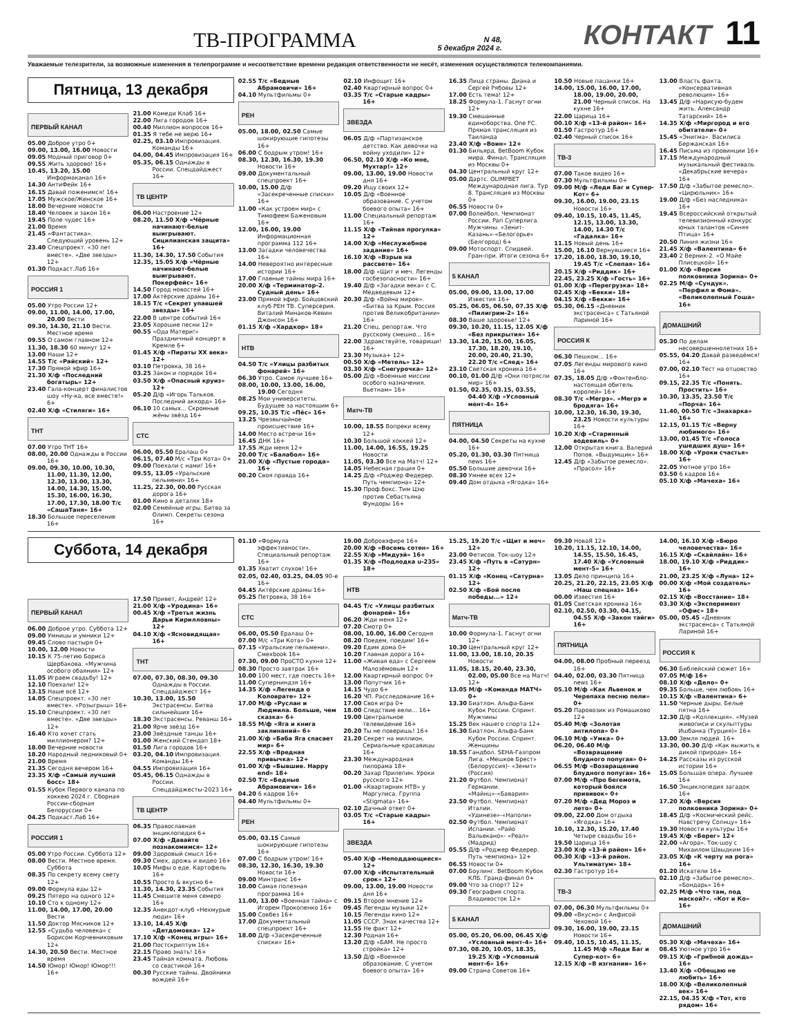ТВ-ПРОГРАММА
N 48,
5 декабря 2024 г.
КОНТАКТ 11
Уважаемые телезрители, за возможные изменения в телепрограмме и несоответствие времени редакция ответственности не несёт, изменения осуществляются телекомпаниями.
Пятница, 13 декабря
ПЕРВЫЙ КАНАЛ
05.00 Доброе утро 0+
09.00, 13.00, 16.00 Новости
09.05 Модный приговор 0+
09.55 Жить здорово! 16+
10.45, 13.20, 15.00 Информаканал 16+
14.30 АнтиФейк 16+
16.15 Давай поженимся! 16+
17.05 Мужское/Женское 16+
18.00 Вечерние новости
18.40 Человек и закон 16+
19.45 Поле чудес 16+
21.00 Время
21.45 «Фантастика». Следующий уровень 12+
23.40 Спецпроект. «30 лет вместе». «Две звезды» 12+
01.30 Подкаст.Лаб 16+
РОССИЯ 1
05.00 Утро России 12+
09.00, 11.00, 14.00, 17.00, 20.00 Вести
09.30, 14.30, 21.10 Вести. Местное время
09.55 О самом главном 12+
11.30, 18.30 60 минут 12+
13.00 Наши 12+
14.55 Т/с «Райский» 12+
17.30 Прямой эфир 16+
21.30 Х/ф «Последний богатырь» 12+
23.40 Гала-концерт финалистов шоу «Ну-ка, все вместе!» 6+
02.40 Х/ф «Стиляги» 16+
ТНТ
07.00 Утро ТНТ 16+
08.00, 20.00 Однажды в России 16+
09.00, 09.30, 10.00, 10.30, 11.00, 11.30, 12.00, 12.30, 13.00, 13.30, 14.00, 14.30, 15.00, 15.30, 16.00, 16.30, 17.00, 17.30, 18.00 Т/с «СашаТаня» 16+
18.30 Большое переселение 16+
21.00 Комеди Клаб 16+
22.00 Лига городов 16+
00.40 Миллион вопросов 16+
01.35 Я тебе не верю 16+
02.25, 03.10 Импровизация. Команды 16+
04.00, 04.45 Импровизация 16+
05.35, 06.15 Однажды в России. Спецдайджест 16+
ТВ ЦЕНТР
06.00 Настроение 12+
08.20, 11.50 Х/ф «Чёрные начинают-белые выигрывают. Сицилианская защита» 16+
11.30, 14.30, 17.50 События
12.35, 15.05 Х/ф «Чёрные начинают-белые выигрывают. Покерфейс» 16+
14.50 Город новостей 16+
17.00 Актёрские драмы 16+
18.15 Т/с «Секрет упавшей звезды» 16+
22.00 В центре событий 16+
23.05 Хорошие песни 12+
00.55 «Ода Матери!» Праздничный концерт в Кремле 6+
01.45 Х/ф «Пираты XX века» 12+
03.10 Петровка, 38 16+
03.25 Закон и порядок 16+
03.50 Х/ф «Опасный круиз» 12+
05.20 Д/ф «Игорь Тальков. Последний аккорд» 16+
06.10 10 самых... Скромные жёны звёзд 16+
СТС
06.00, 05.50 Ералаш 0+
06.15, 07.40 М/с «Три Кота» 0+
09.00 Поехали с нами! 16+
09.55, 13.05 «Уральские пельмени» 16+
11.25, 22.30, 00.00 Русская дорога 16+
01.00 Кино в деталях 18+
02.00 Семейные игры. Битва за Олимп. Секреты сезона 16+
02.55 Т/с «Бедные Абрамовичи» 16+
04.10 Мультфильмы 0+
РЕН
05.00, 18.00, 02.50 Самые шокирующие гипотезы 16+
06.00 С бодрым утром! 16+
08.30, 12.30, 16.30, 19.30 Новости 16+
09.00 Документальный спецпроект 16+
10.00, 15.00 Д/ф «Засекреченные списки» 16+
11.00 «Как устроен мир» с Тимофеем Баженовым 16+
12.00, 16.00, 19.00 Информационная программа 112 16+
13.00 Загадки человечества 16+
14.00 Невероятно интересные истории 16+
17.00 Главные тайны мира 16+
20.00 Х/ф «Терминатор-2. Судный день» 16+
23.00 Прямой эфир. Бойцовский клуб РЕН ТВ. Суперсерия. Виталий Минаков-Кевин Джонсон 16+
01.15 Х/ф «Хардкор» 18+
НТВ
04.50 Т/с «Улицы разбитых фонарей» 16+
06.30 Утро. Самое лучшее 16+
08.00, 10.00, 13.00, 16.00, 19.00 Сегодня
08.25 Мои университеты. Будущее за настоящим 6+
09.25, 10.35 Т/с «Пёс» 16+
13.25 Чрезвычайное происшествие 16+
14.00 Место встречи 16+
16.45 ДНК 16+
17.55 Жди меня 12+
20.00 Т/с «Балабол» 16+
21.00 Х/ф «Пустые города» 16+
00.20 Своя правда 16+
02.10 Инфощит 16+
02.40 Квартирный вопрос 0+
03.35 Т/с «Старые кадры» 16+
ЗВЕЗДА
06.05 Д/ф «Партизанское детство. Как девочки на войну уходили» 12+
06.50, 02.10 Х/ф «Ко мне, Мухтар!» 12+
09.00, 13.00, 19.00 Новости дня 16+
09.20 Ищу своих 12+
10.05 Д/ф «Военное образование. С учетом боевого опыта» 16+
11.00 Специальный репортаж 16+
11.15 Х/ф «Тайная прогулка» 12+
14.00 Х/ф «Неслужебное задание» 16+
16.10 Х/ф «Взрыв на рассвете» 16+
18.00 Д/ф «Щит и меч. Легенды госбезопасности» 16+
19.40 Д/ф «Загадки века» с С. Медведевым 12+
20.30 Д/ф «Война миров». «Битва за Крым. Россия против Великобритании» 16+
21.20 Спец. репортаж. Что русскому смешно... 16+
22.00 Здравствуйте, товарищи! 16+
23.30 Музыка+ 12+
00.50 Х/ф «Метель» 12+
03.30 Х/ф «Снегурочка» 12+
05.00 Д/ф «Военные миссии особого назначения. Вьетнам» 16+
Матч-ТВ
10.00, 18.55 Вопреки всему 12+
10.30 Большой хоккей 12+
11.00, 14.00, 16.55, 19.25 Новости
11.05, 03.30 Все на Матч! 12+
14.05 Небесная грация 0+
14.25 Д/ф «Роджер Федерер. Путь чемпиона» 12+
15.30 Проф.бокс. Тим Цзю против Себастьяна Фундоры 16+
16.35 Лица страны. Диана и Сергей Рябовы 12+
17.00 Есть тема! 12+
18.25 Формула-1. Гаснут огни 12+
19.30 Смешанные единоборства. One FC. Прямая трансляция из Таиланда
23.40 Х/ф «Воин» 12+
01.30 Бильярд. BetBoom Кубок мира. Финал. Трансляция из Москвы 0+
04.30 Центральный круг 12+
05.00 Дартс. OLIMPBET Международная лига. Тур 8. Трансляция из Москвы 0+
06.55 Новости 0+
07.00 Волейбол. Чемпионат России. Pari Суперлига. Мужчины. «Зенит-Казань»-«Белогорье» (Белгород) 6+
09.00 Мотоспорт. Спидвей. Гран-при. Итоги сезона 6+
5 КАНАЛ
05.00, 09.00, 13.00, 17.00 Известия 16+
05.25, 06.05, 06.50, 07.35 Х/ф «Пилигрим-2» 16+
08.30 Ваше здоровье! 12+
09.30, 10.20, 11.15, 12.05 Х/ф «Без прикрытия» 16+
13.30, 14.20, 15.00, 16.05, 17.30, 18.20, 19.10, 20.00, 20.40, 21.30, 22.20 Т/с «След» 16+
23.10 Светская хроника 16+
00.10, 01.00 Д/ф «Они потрясли мир» 16+
01.50, 02.35, 03.15, 03.55, 04.40 Х/ф «Условный мент-4» 16+
ПЯТНИЦА
04.00, 04.50 Секреты на кухне 16+
05.20, 01.30, 03.30 Пятница news 16+
05.50 Большие девочки 16+
08.30 Умнее всех 12+
09.40 Дом отдыха «Ягодка» 16+
10.50 Новые пацанки 16+
14.00, 15.00, 16.00, 17.00, 18.00, 19.00, 20.00, 21.00 Черный список. На кухне 16+
22.00 Царица 16+
00.10 Х/ф «13-й район» 16+
01.50 Гастротур 16+
02.40 Черный список 16+
ТВ-3
07.00 Такое видео 16+
07.30 Мультфильмы 0+
09.00 М/ф «Леди Баг и Супер-Кот» 6+
09.30, 16.00, 19.00, 23.15 Новости 16+
09.40, 10.15, 10.45, 11.45, 12.15, 13.00, 13.30, 14.00, 14.30 Т/с «Гадалка» 16+
11.15 Новый день 16+
15.00, 16.10 Вернувшиеся 16+
17.20, 18.00, 18.30, 19.10, 19.45 Т/с «Слепая» 16+
20.15 Х/ф «Риддик» 16+
22.45, 23.25 Х/ф «Гость» 16+
01.00 Х/ф «Перегрузка» 18+
02.45 Х/ф «Бекки» 18+
04.15 Х/ф «Бекки» 16+
05.30, 06.15 «Дневник экстрасенса» с Татьяной Лариной 16+
РОССИЯ К
06.30 Пешком... 16+
07.05 Легенды мирового кино 16+
07.35, 18.05 Д/ф «Фонтенбло-настоящая обитель королей» 16+
08.30 Т/с «Мегрэ». «Мегрэ и бродяга» 16+
10.00, 12.30, 16.30, 19.30, 23.25 Новости культуры 16+
10.20 Х/ф «Старинный водевиль» 0+
12.00 Открытая книга. Валерий Попов. «Выдумщик» 16+
12.45 Д/ф «Забытое ремесло». «Прасол» 16+
13.00 Власть факта. «Консервативная революция» 16+
13.45 Д/ф «Нарисую-будем жить. Александр Татарский» 16+
14.35 Х/ф «Миргород и его обитатели» 0+
15.45 «Энигма». Василиса Бержанская 16+
16.45 Письма из провинции 16+
17.15 Международный музыкальный фестиваль «Декабрьские вечера» 16+
17.50 Д/ф «Забытое ремесло». «Цирюльник» 16+
19.00 Д/ф «Без наследника» 16+
19.45 Всероссийский открытый телевизионный конкурс юных талантов «Синяя Птица» 16+
20.50 Линия жизни 16+
21.45 Х/ф «Валентина» 6+
23.40 2 Верник-2. «О Майе Плисецкой» 16+
01.00 Х/ф «Версия полковника Зорина» 0+
02.25 М/ф «Сундук». «Перфил и Фома». «Великолепный Гоша» 16+
ДОМАШНИЙ
05.30 По делам несовершеннолетних 16+
05.55, 04.20 Давай разведёмся! 16+
07.00, 02.10 Тест на отцовство 16+
09.15, 22.35 Т/с «Понять. Простить» 16+
10.30, 13.35, 23.50 Т/с «Порча» 16+
11.40, 00.50 Т/с «Знахарка» 16+
12.15, 01.15 Т/с «Верну любимого» 16+
13.00, 01.45 Т/с «Голоса ушедших душ» 16+
18.00 Х/ф «Уроки счастья» 16+
22.05 Уютное утро 16+
03.50 6 кадров 16+
05.10 Х/ф «Мачеха» 16+
Суббота, 14 декабря
ПЕРВЫЙ КАНАЛ
06.00 Доброе утро. Суббота 12+
09.00 Умницы и умники 12+
09.45 Слово пастыря 0+
10.00, 12.00 Новости
10.15 К 75-летию Бориса Щербакова. «Мужчина особого обаяния» 12+
11.05 Играем свадьбу! 12+
12.10 Поехали! 12+
13.15 Наше всё 12+
14.05 Спецпроект. «30 лет вместе». «Розыгрыш» 16+
15.10 Спецпроект. «30 лет вместе». «Две звезды» 12+
16.40 Кто хочет стать миллионером? 12+
18.00 Вечерние новости
18.20 Народный ледниковый 0+
21.00 Время
21.35 Сегодня вечером 16+
23.35 Х/ф «Самый лучший босс» 18+
01.55 Кубок Первого канала по хоккею 2024 г. Сборная России-сборная Белоруссии 0+
04.25 Подкаст.Лаб 16+
РОССИЯ 1
05.00 Утро России. Суббота 12+
08.00 Вести. Местное время. Суббота
08.35 По секрету всему свету 12+
09.00 Формула еды 12+
09.25 Пятеро на одного 12+
10.10 Сто к одному 12+
11.00, 14.00, 17.00, 20.00 Вести
11.50 Доктор Мясников 12+
12.55 «Судьба человека» с Борисом Корчевниковым 12+
14.30, 20.50 Вести. Местное время
14.50 Юмор! Юмор! Юмор!!! 16+
17.50 Привет, Андрей! 12+
21.00 Х/ф «Уродина» 16+
00.45 Х/ф «Третья жизнь Дарьи Кирилловны» 12+
04.10 Х/ф «Ясновидящая» 16+
ТНТ
07.00, 07.30, 08.30, 09.30 Однажды в России. Спецдайджест 16+
10.30, 13.00, 15.50 Экстрасенсы. Битва сильнейших 16+
18.30 Экстрасенсы. Реванш 16+
21.00 Ярче звёзд 16+
23.00 Звёздные танцы 16+
01.00 Женский Стендап 18+
01.50 Лига городов 16+
03.20, 04.10 Импровизация. Команды 16+
04.55 Импровизация 16+
05.45, 06.15 Однажды в России. Спецдайджесты-2023 16+
ТВ ЦЕНТР
06.35 Православная энциклопедия 6+
07.00 Х/ф «Давайте познакомимся» 12+
09.00 Здоровый смысл 16+
09.30 Смех, дрожь и видео 16+
10.05 Мифы о еде. Картофель 16+
10.55 Просто & вкусно 6+
11.30, 14.30, 23.35 События
11.45 Смешите меня семеро 16+
12.35 Анекдот-клуб «Нехмурые люди» 16+
13.10, 14.45 Х/ф «Детдомовка» 12+
17.10 Х/ф «Конец игры» 16+
21.00 Постскриптум 16+
22.15 Право знать! 16+
23.45 Тайная комната. Любовь со свастикой 16+
00.30 Русские тайны. Двойники вождей 16+
01.10 «Формула эффективности». Специальный репортаж 16+
01.35 Хватит слухов! 16+
02.05, 02.40, 03.25, 04.05 90-е 16+
04.45 Актёрские драмы 16+
05.25 Петровка, 38 16+
СТС
06.00, 05.50 Ералаш 0+
07.00 М/с «Три Кота» 0+
07.15 «Уральские пельмени». Смехbook 16+
07.30, 09.00 ПроСТО кухня 12+
08.30 Просто завтрак 16+
10.00 100 мест, где поесть 16+
11.00 Суперниндзя 16+
14.35 Х/ф «Легенда о Коловрате» 12+
17.00 М/ф «Руслан и Людмила. Больше, чем сказка» 6+
18.55 М/ф «Яга и книга заклинаний» 6+
21.00 Х/ф «Баба Яга спасает мир» 6+
22.55 Х/ф «Вредная привычка» 12+
01.00 Х/ф «Бывшие. Happy end» 18+
02.50 Т/с «Бедные Абрамовичи» 16+
04.20 6 кадров 16+
04.40 Мультфильмы 0+
РЕН
05.00, 03.15 Самые шокирующие гипотезы 16+
07.00 С бодрым утром! 16+
08.30, 12.30, 16.30, 19.30 Новости 16+
09.00 Минтранс 16+
10.00 Самая полезная программа 16+
11.00, 13.00 «Военная тайна» с Игорем Прокопенко 16+
15.00 Совбез 16+
17.00 Документальный спецпроект 16+
18.00 Д/ф «Засекреченные списки» 16+
19.00 Добровэфире 16+
20.00 Х/ф «Восемь сотен» 16+
22.55 Х/ф «Мидуэй» 16+
01.35 Х/ф «Подлодка u-235» 18+
НТВ
04.45 Т/с «Улицы разбитых фонарей» 16+
06.20 Жди меня 12+
07.20 Смотр 0+
08.00, 10.00, 16.00 Сегодня
08.20 Поедем, поедим! 16+
09.20 Едим дома 0+
10.20 Главная дорога 16+
11.00 «Живая еда» с Сергеем Малозёмовым 12+
12.00 Квартирный вопрос 0+
13.00 Попутчик 16+
14.15 Чудо 6+
16.20 ЧП. Расследование 16+
17.00 Своя игра 0+
18.00 Следствие вели... 16+
19.00 Центральное телевидение 16+
20.20 Ты не поверишь! 16+
21.20 Секрет на миллион. Сериальные красавицы 16+
23.30 Международная пилорама 18+
00.20 Захар Прилепин. Уроки русского 12+
01.00 «Квартирник НТВ» у Маргулиса. Группа «Stigmata» 16+
02.10 Дачный ответ 0+
03.05 Т/с «Старые кадры» 16+
ЗВЕЗДА
05.40 Х/ф «Неподдающиеся» 12+
07.00 Х/ф «Испытательный срок» 12+
09.00, 13.00, 19.00 Новости дня 16+
09.15 Второе мнение 12+
09.45 Легенды музыки 12+
10.15 Легенды кино 12+
11.05 СССР. Знак качества 12+
11.55 Не факт 12+
12.30 Родная 16+
13.20 Д/ф «БАМ. Не просто стройка» 12+
13.50 Д/ф «Военное образование. С учетом боевого опыта» 16+
15.25, 19.20 Т/с «Щит и меч» 12+
23.00 Фетисов. Ток-шоу 12+
23.45 Х/ф «Путь в «Сатурн» 12+
01.15 Х/ф «Конец «Сатурна» 12+
02.50 Х/ф «Бой после победы...» 12+
Матч-ТВ
10.00 Формула-1. Гаснут огни 12+
10.30 Центральный круг 12+
11.00, 13.00, 18.10, 20.35 Новости
11.05, 18.15, 20.40, 23.30, 02.00, 05.00 Все на Матч! 12+
13.05 М/ф «Команда МАТЧ» 0+
13.30 Биатлон. Альфа-Банк Кубок России. Спринт. Мужчины
15.25 Век нашего спорта 12+
16.30 Биатлон. Альфа-Банк Кубок России. Спринт. Женщины
18.55 Гандбол. SEHA-Газпром Лига. «Мешков Брест» (Белоруссия)- «Зенит» (Россия)
21.20 Футбол. Чемпионат Германии. «Майнц»-«Бавария»
23.50 Футбол. Чемпионат Италии. «Удинезе»-«Наполи»
02.50 Футбол. Чемпионат Испании. «Райо Вальекано»- «Реал» (Мадрид)
05.55 Д/ф «Роджер Федерер. Путь чемпиона» 12+
06.55 Новости 0+
07.00 Боулинг. BetBoom Кубок КЛБ. Гранд-финал 0+
09.00 Что за спорт? 12+
09.30 География спорта. Владивосток 12+
5 КАНАЛ
05.00, 05.20, 06.00, 06.45 Х/ф «Условный мент-4» 16+
07.30, 08.20, 10.05, 18.35, 19.25 Х/ф «Условный мент-6» 16+
09.00 Страна Советов 16+
09.30 НоваЯ 12+
10.20, 11.15, 12.10, 14.00, 14.55, 15.50, 16.45, 17.40 Х/ф «Условный мент-5» 16+
13.05 Дело принципа 16+
20.25, 21.20, 22.15, 23.05 Х/ф «Наш спецназ» 16+
00.00 Известия 16+
01.05 Светская хроника 16+
02.10, 02.50, 03.30, 04.15, 04.55 Х/ф «Закон тайги» 16+
ПЯТНИЦА
04.00, 08.00 Пробный переезд 16+
04.40, 02.00, 03.30 Пятница news 16+
05.10 М/ф «Как Львенок и Черепаха песню пели» 0+
05.20 Паровозик из Ромашково 12+
05.40 М/ф «Золотая антилопа» 0+
06.10 М/ф «Умка» 0+
06.20, 06.40 М/ф «Возвращение блудного попугая» 0+
06.55 М/ф «Возвращение блудного попугая» 16+
07.00 М/ф «Про бегемота, который боялся прививок» 0+
07.20 М/ф «Дед Мороз и лето» 0+
09.00, 22.00 Дом отдыха «Ягодка» 16+
10.10, 12.30, 15.20, 17.40 Четыре свадьбы 16+
19.50 Царица 16+
23.00 Х/ф «13-й район» 16+
00.30 Х/ф «13-й район. Ультиматум» 18+
02.30 Гастротур 16+
ТВ-3
07.00, 06.30 Мультфильмы 0+
09.00 «Вкусно» с Анфисой Чеховой 16+
09.30, 16.00, 19.00, 23.15 Новости 16+
09.40, 10.15, 10.45, 11.15, 11.45 М/ф «Леди Баг и Супер-кот» 6+
12.15 Х/ф «В изгнании» 16+
14.00, 16.10 Х/ф «Бюро человечества» 16+
16.15 Х/ф «Скайлайн» 16+
18.00, 19.10 Х/ф «Риддик» 16+
21.00, 23.25 Х/ф «Луна» 12+
00.00 Х/ф «Мой создатель» 16+
02.15 Х/ф «Восстание» 18+
03.30 Х/ф «Эксперимент «Офис» 18+
05.00, 05.45 «Дневник экстрасенса» с Татьяной Лариной 16+
РОССИЯ К
06.30 Библейский сюжет 16+
07.05 М/ф 16+
08.10 Х/ф «Дело» 0+
09.35 Больше, чем любовь 16+
10.15 Х/ф «Валентина» 6+
11.50 Черные дыры. Белые пятна 16+
12.30 Д/ф «Коллекция». «Музей живописи и скульптуры Ишбанка (Турция)» 16+
13.00 Земля людей. 16+
13.30, 00.30 Д/ф «Как выжить в дикой природе» 16+
14.25 Рассказы из русской истории 16+
15.05 Большая опера. Лучшее 16+
16.50 Энциклопедия загадок 16+
17.20 Х/ф «Версия полковника Зорина» 0+
18.45 Д/ф «Космический рейс. Навстречу Солнцу» 16+
19.30 Новости культуры 16+
19.45 Х/ф «Берег» 12+
22.00 «Агора». Ток-шоу с Михаилом Швыдким 16+
23.05 Х/ф «К черту на рога» 16+
01.20 Искатели 16+
02.10 Д/ф «Забытое ремесло». «Бондарь» 16+
02.25 М/ф «Что там, под маской?». «Кот и Ко» 16+
ДОМАШНИЙ
05.30 Х/ф «Мачеха» 16+
08.45 Уютное утро 16+
09.15 Х/ф «Грибной дождь» 16+
13.40 Х/ф «Обещаю не любить» 16+
18.00 Х/ф «Великолепный век» 16+
22.15, 04.35 Х/ф «Тот, кто рядом» 16+